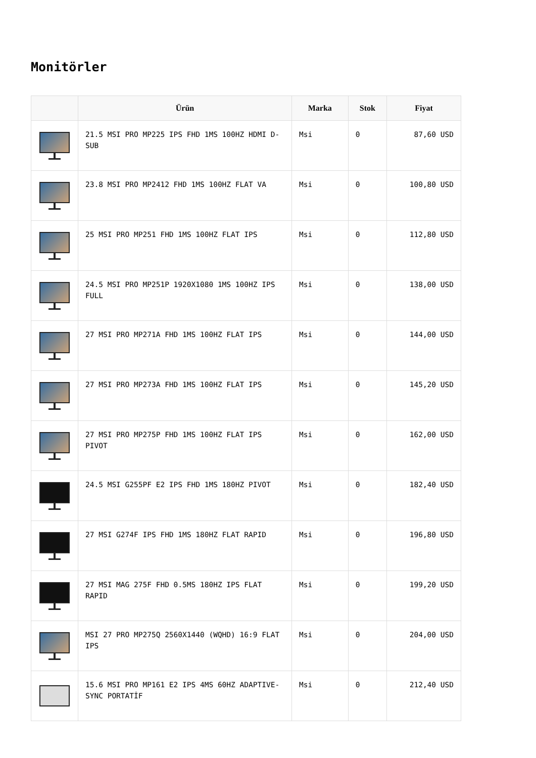Monitörler
| | Ürün | Marka | Stok | Fiyat |
| --- | --- | --- | --- | --- |
| | 21.5 MSI PRO MP225 IPS FHD 1MS 100HZ HDMI D-SUB | Msi | 0 | 87,60 USD |
| | 23.8 MSI PRO MP2412 FHD 1MS 100HZ FLAT VA | Msi | 0 | 100,80 USD |
| | 25 MSI PRO MP251 FHD 1MS 100HZ FLAT IPS | Msi | 0 | 112,80 USD |
| | 24.5 MSI PRO MP251P 1920X1080 1MS 100HZ IPS FULL | Msi | 0 | 138,00 USD |
| | 27 MSI PRO MP271A FHD 1MS 100HZ FLAT IPS | Msi | 0 | 144,00 USD |
| | 27 MSI PRO MP273A FHD 1MS 100HZ FLAT IPS | Msi | 0 | 145,20 USD |
| | 27 MSI PRO MP275P FHD 1MS 100HZ FLAT IPS PIVOT | Msi | 0 | 162,00 USD |
| | 24.5 MSI G255PF E2 IPS FHD 1MS 180HZ PIVOT | Msi | 0 | 182,40 USD |
| | 27 MSI G274F IPS FHD 1MS 180HZ FLAT RAPID | Msi | 0 | 196,80 USD |
| | 27 MSI MAG 275F FHD 0.5MS 180HZ IPS FLAT RAPID | Msi | 0 | 199,20 USD |
| | MSI 27 PRO MP275Q 2560X1440 (WQHD) 16:9 FLAT IPS | Msi | 0 | 204,00 USD |
| | 15.6 MSI PRO MP161 E2 IPS 4MS 60HZ ADAPTIVE-SYNC PORTATİF | Msi | 0 | 212,40 USD |